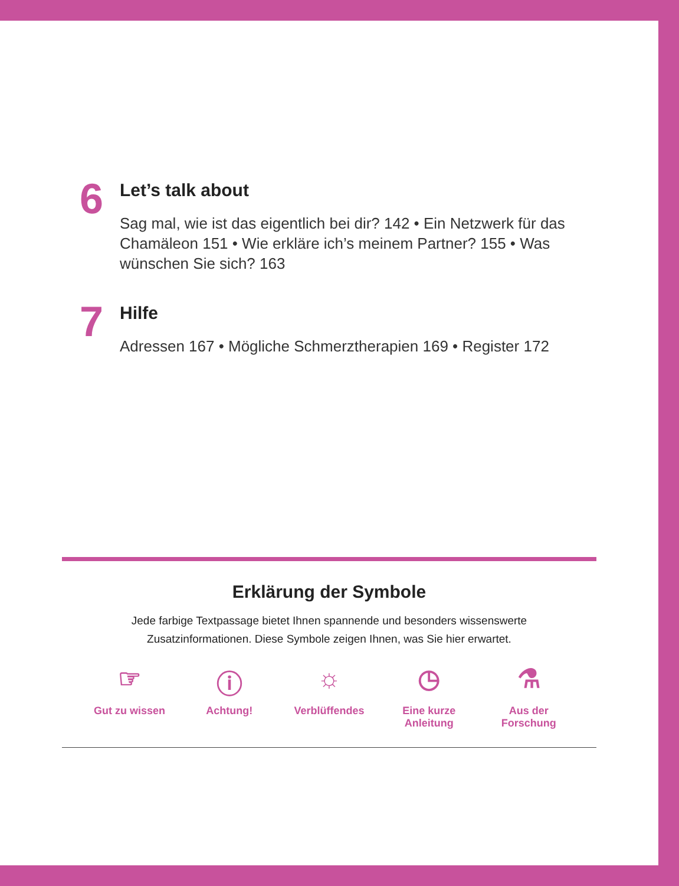6
Let’s talk about
Sag mal, wie ist das eigentlich bei dir? 142 • Ein Netzwerk für das Chamäleon 151 • Wie erkläre ich’s meinem Partner? 155 • Was wünschen Sie sich? 163
7
Hilfe
Adressen 167 • Mögliche Schmerztherapien 169 • Register 172
Erklärung der Symbole
Jede farbige Textpassage bietet Ihnen spannende und besonders wissenswerte
Zusatzinformationen. Diese Symbole zeigen Ihnen, was Sie hier erwartet.
☞
Gut zu wissen
ⓘ
Achtung!
☼
Verblüffendes
◷
Eine kurze Anleitung
⚗
Aus der Forschung